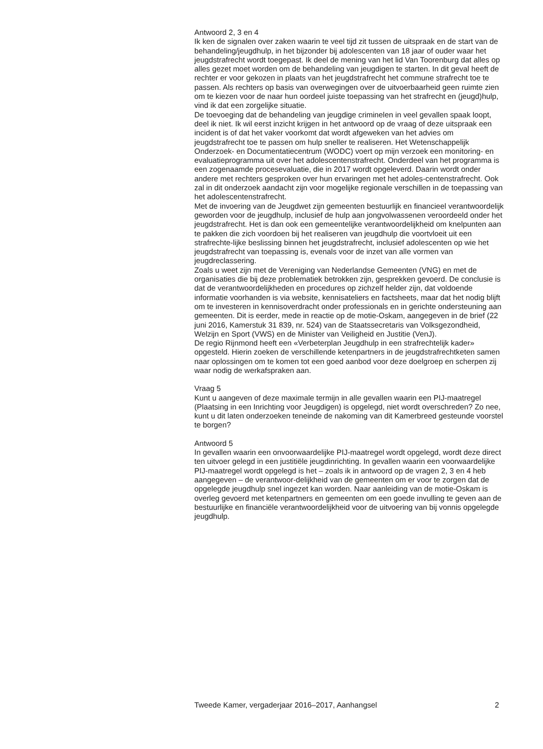Antwoord 2, 3 en 4
Ik ken de signalen over zaken waarin te veel tijd zit tussen de uitspraak en de start van de behandeling/jeugdhulp, in het bijzonder bij adolescenten van 18 jaar of ouder waar het jeugdstrafrecht wordt toegepast. Ik deel de mening van het lid Van Toorenburg dat alles op alles gezet moet worden om de behandeling van jeugdigen te starten. In dit geval heeft de rechter er voor gekozen in plaats van het jeugdstrafrecht het commune strafrecht toe te passen. Als rechters op basis van overwegingen over de uitvoerbaarheid geen ruimte zien om te kiezen voor de naar hun oordeel juiste toepassing van het strafrecht en (jeugd)hulp, vind ik dat een zorgelijke situatie.
De toevoeging dat de behandeling van jeugdige criminelen in veel gevallen spaak loopt, deel ik niet. Ik wil eerst inzicht krijgen in het antwoord op de vraag of deze uitspraak een incident is of dat het vaker voorkomt dat wordt afgeweken van het advies om jeugdstrafrecht toe te passen om hulp sneller te realiseren. Het Wetenschappelijk Onderzoek- en Documentatiecentrum (WODC) voert op mijn verzoek een monitoring- en evaluatieprogramma uit over het adolescentenstrafrecht. Onderdeel van het programma is een zogenaamde procesevaluatie, die in 2017 wordt opgeleverd. Daarin wordt onder andere met rechters gesproken over hun ervaringen met het adoles-centenstrafrecht. Ook zal in dit onderzoek aandacht zijn voor mogelijke regionale verschillen in de toepassing van het adolescentenstrafrecht.
Met de invoering van de Jeugdwet zijn gemeenten bestuurlijk en financieel verantwoordelijk geworden voor de jeugdhulp, inclusief de hulp aan jongvolwassenen veroordeeld onder het jeugdstrafrecht. Het is dan ook een gemeentelijke verantwoordelijkheid om knelpunten aan te pakken die zich voordoen bij het realiseren van jeugdhulp die voortvloeit uit een strafrechte-lijke beslissing binnen het jeugdstrafrecht, inclusief adolescenten op wie het jeugdstrafrecht van toepassing is, evenals voor de inzet van alle vormen van jeugdreclassering.
Zoals u weet zijn met de Vereniging van Nederlandse Gemeenten (VNG) en met de organisaties die bij deze problematiek betrokken zijn, gesprekken gevoerd. De conclusie is dat de verantwoordelijkheden en procedures op zichzelf helder zijn, dat voldoende informatie voorhanden is via website, kennisateliers en factsheets, maar dat het nodig blijft om te investeren in kennisoverdracht onder professionals en in gerichte ondersteuning aan gemeenten. Dit is eerder, mede in reactie op de motie-Oskam, aangegeven in de brief (22 juni 2016, Kamerstuk 31 839, nr. 524) van de Staatssecretaris van Volksgezondheid, Welzijn en Sport (VWS) en de Minister van Veiligheid en Justitie (VenJ).
De regio Rijnmond heeft een «Verbeterplan Jeugdhulp in een strafrechtelijk kader» opgesteld. Hierin zoeken de verschillende ketenpartners in de jeugdstrafrechtketen samen naar oplossingen om te komen tot een goed aanbod voor deze doelgroep en scherpen zij waar nodig de werkafspraken aan.
Vraag 5
Kunt u aangeven of deze maximale termijn in alle gevallen waarin een PIJ-maatregel (Plaatsing in een Inrichting voor Jeugdigen) is opgelegd, niet wordt overschreden? Zo nee, kunt u dit laten onderzoeken teneinde de nakoming van dit Kamerbreed gesteunde voorstel te borgen?
Antwoord 5
In gevallen waarin een onvoorwaardelijke PIJ-maatregel wordt opgelegd, wordt deze direct ten uitvoer gelegd in een justitiële jeugdinrichting. In gevallen waarin een voorwaardelijke PIJ-maatregel wordt opgelegd is het – zoals ik in antwoord op de vragen 2, 3 en 4 heb aangegeven – de verantwoor-delijkheid van de gemeenten om er voor te zorgen dat de opgelegde jeugdhulp snel ingezet kan worden. Naar aanleiding van de motie-Oskam is overleg gevoerd met ketenpartners en gemeenten om een goede invulling te geven aan de bestuurlijke en financiële verantwoordelijkheid voor de uitvoering van bij vonnis opgelegde jeugdhulp.
Tweede Kamer, vergaderjaar 2016–2017, Aanhangsel 2